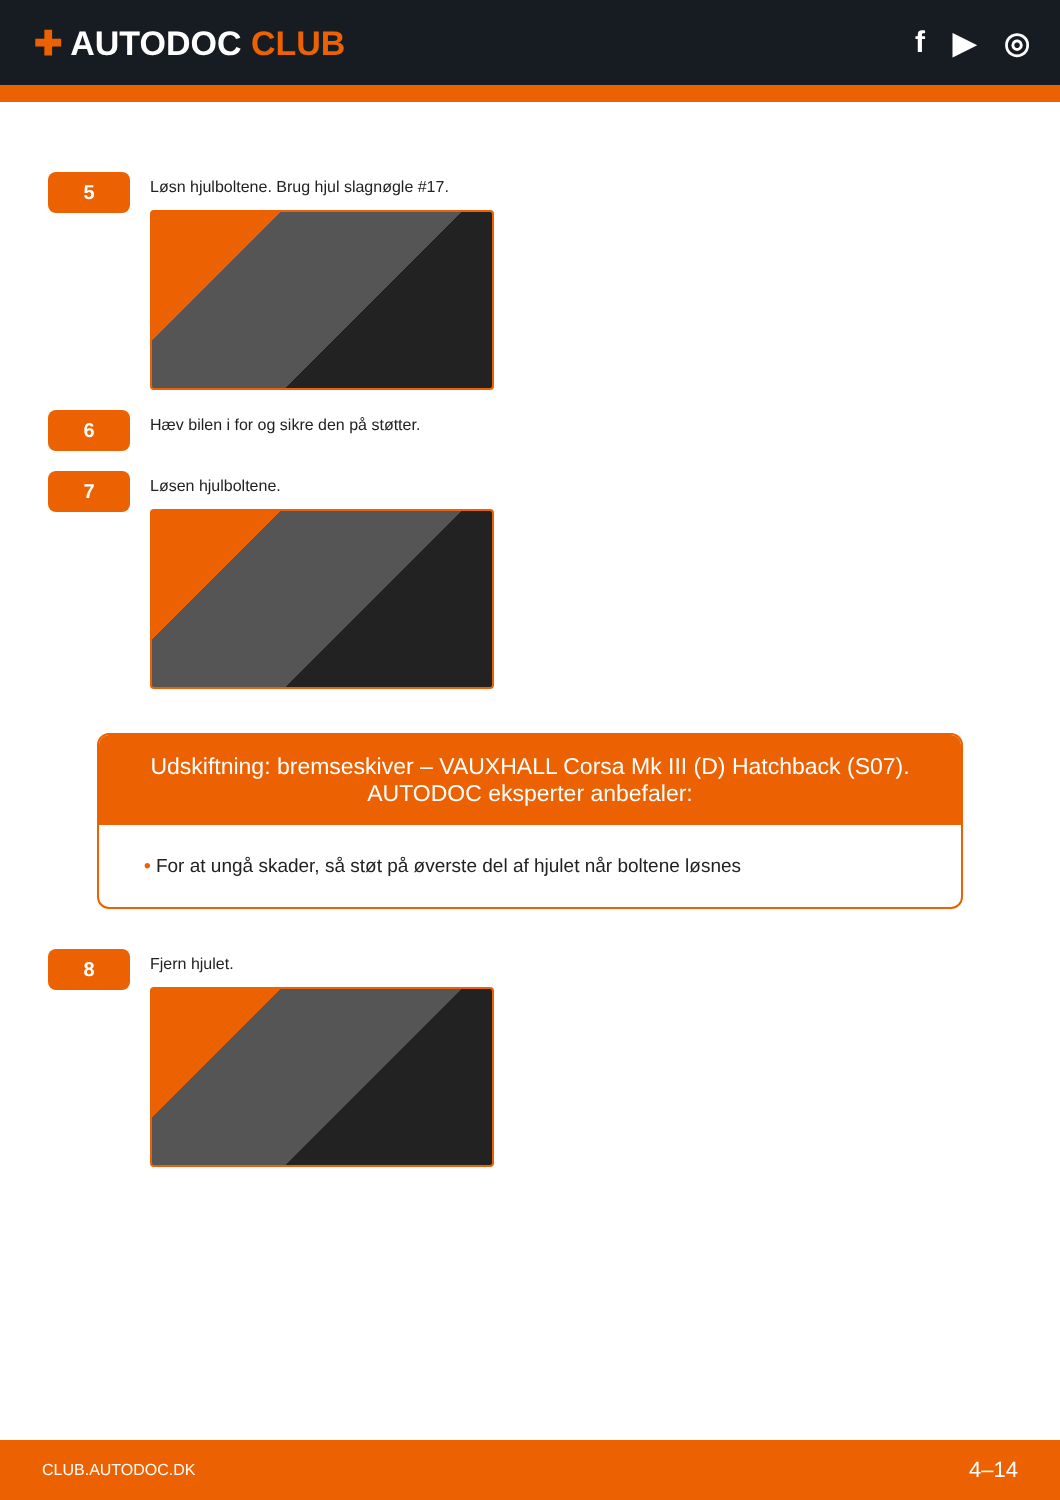✚ AUTODOC CLUB f ▶ ◎
5
Løsn hjulboltene. Brug hjul slagnøgle #17.
6
Hæv bilen i for og sikre den på støtter.
7
Løsen hjulboltene.
Udskiftning: bremseskiver – VAUXHALL Corsa Mk III (D) Hatchback (S07).
AUTODOC eksperter anbefaler:
• For at ungå skader, så støt på øverste del af hjulet når boltene løsnes
8
Fjern hjulet.
CLUB.AUTODOC.DK 4–14